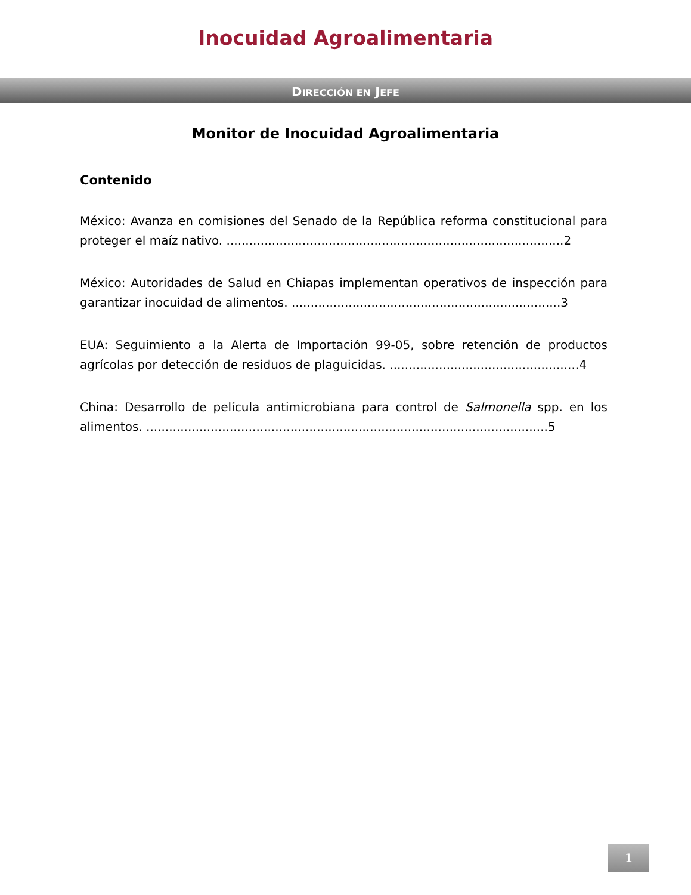Inocuidad Agroalimentaria
DIRECCIÓN EN JEFE
Monitor de Inocuidad Agroalimentaria
Contenido
México: Avanza en comisiones del Senado de la República reforma constitucional para proteger el maíz nativo. .........................................................................................2
México: Autoridades de Salud en Chiapas implementan operativos de inspección para garantizar inocuidad de alimentos. .......................................................................3
EUA: Seguimiento a la Alerta de Importación 99-05, sobre retención de productos agrícolas por detección de residuos de plaguicidas. ..................................................4
China: Desarrollo de película antimicrobiana para control de Salmonella spp. en los alimentos. ..........................................................................................................5
1